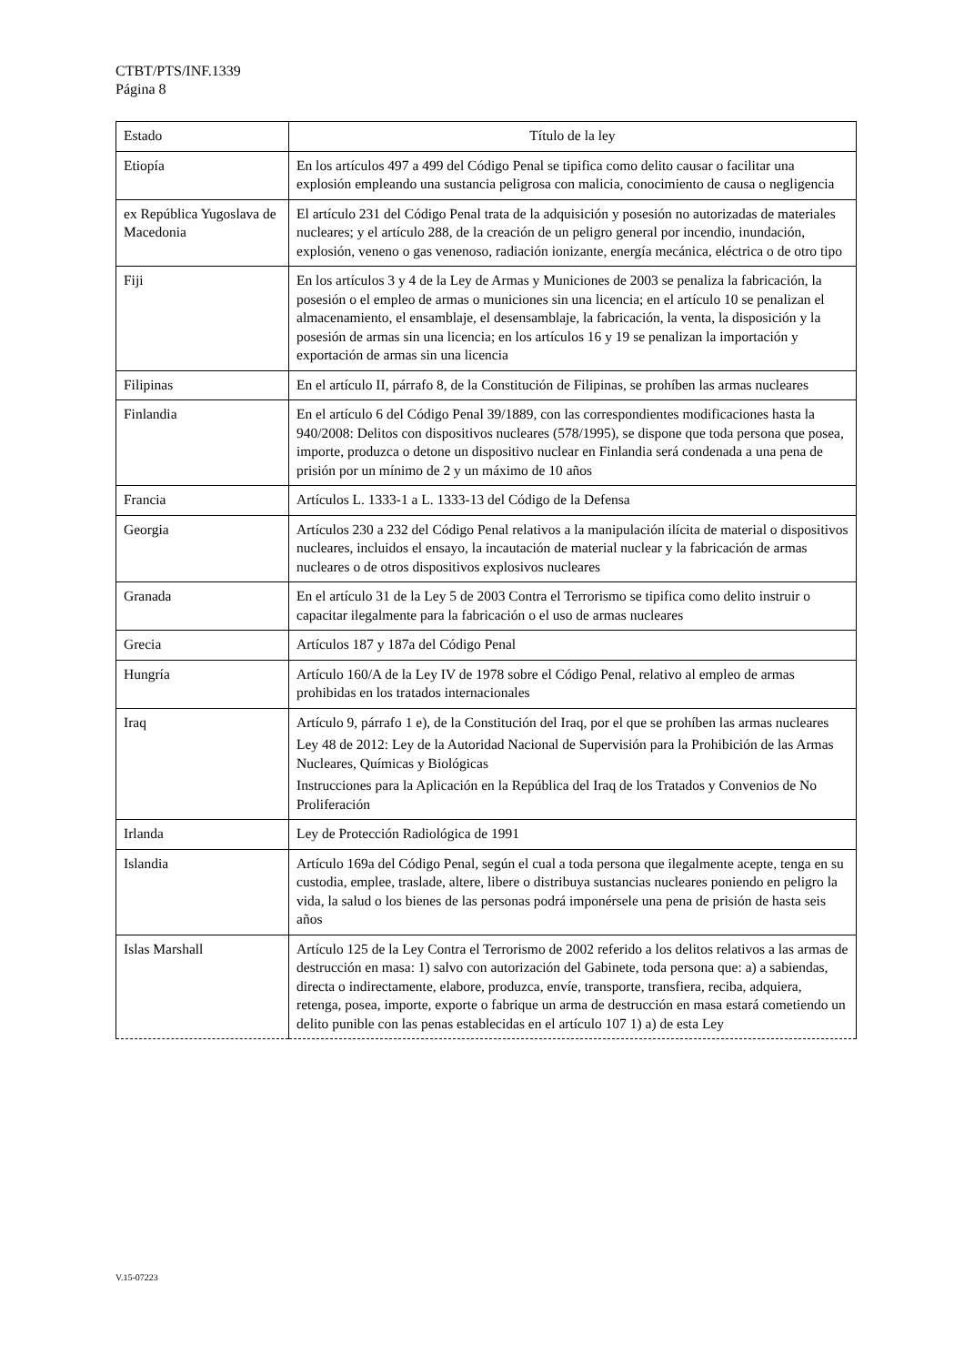CTBT/PTS/INF.1339
Página 8
| Estado | Título de la ley |
| --- | --- |
| Etiopía | En los artículos 497 a 499 del Código Penal se tipifica como delito causar o facilitar una explosión empleando una sustancia peligrosa con malicia, conocimiento de causa o negligencia |
| ex República Yugoslava de Macedonia | El artículo 231 del Código Penal trata de la adquisición y posesión no autorizadas de materiales nucleares; y el artículo 288, de la creación de un peligro general por incendio, inundación, explosión, veneno o gas venenoso, radiación ionizante, energía mecánica, eléctrica o de otro tipo |
| Fiji | En los artículos 3 y 4 de la Ley de Armas y Municiones de 2003 se penaliza la fabricación, la posesión o el empleo de armas o municiones sin una licencia; en el artículo 10 se penalizan el almacenamiento, el ensamblaje, el desensamblaje, la fabricación, la venta, la disposición y la posesión de armas sin una licencia; en los artículos 16 y 19 se penalizan la importación y exportación de armas sin una licencia |
| Filipinas | En el artículo II, párrafo 8, de la Constitución de Filipinas, se prohíben las armas nucleares |
| Finlandia | En el artículo 6 del Código Penal 39/1889, con las correspondientes modificaciones hasta la 940/2008: Delitos con dispositivos nucleares (578/1995), se dispone que toda persona que posea, importe, produzca o detone un dispositivo nuclear en Finlandia será condenada a una pena de prisión por un mínimo de 2 y un máximo de 10 años |
| Francia | Artículos L. 1333-1 a L. 1333-13 del Código de la Defensa |
| Georgia | Artículos 230 a 232 del Código Penal relativos a la manipulación ilícita de material o dispositivos nucleares, incluidos el ensayo, la incautación de material nuclear y la fabricación de armas nucleares o de otros dispositivos explosivos nucleares |
| Granada | En el artículo 31 de la Ley 5 de 2003 Contra el Terrorismo se tipifica como delito instruir o capacitar ilegalmente para la fabricación o el uso de armas nucleares |
| Grecia | Artículos 187 y 187a del Código Penal |
| Hungría | Artículo 160/A de la Ley IV de 1978 sobre el Código Penal, relativo al empleo de armas prohibidas en los tratados internacionales |
| Iraq | Artículo 9, párrafo 1 e), de la Constitución del Iraq, por el que se prohíben las armas nucleares Ley 48 de 2012: Ley de la Autoridad Nacional de Supervisión para la Prohibición de las Armas Nucleares, Químicas y Biológicas Instrucciones para la Aplicación en la República del Iraq de los Tratados y Convenios de No Proliferación |
| Irlanda | Ley de Protección Radiológica de 1991 |
| Islandia | Artículo 169a del Código Penal, según el cual a toda persona que ilegalmente acepte, tenga en su custodia, emplee, traslade, altere, libere o distribuya sustancias nucleares poniendo en peligro la vida, la salud o los bienes de las personas podrá imponérsele una pena de prisión de hasta seis años |
| Islas Marshall | Artículo 125 de la Ley Contra el Terrorismo de 2002 referido a los delitos relativos a las armas de destrucción en masa: 1) salvo con autorización del Gabinete, toda persona que: a) a sabiendas, directa o indirectamente, elabore, produzca, envíe, transporte, transfiera, reciba, adquiera, retenga, posea, importe, exporte o fabrique un arma de destrucción en masa estará cometiendo un delito punible con las penas establecidas en el artículo 107 1) a) de esta Ley |
V.15-07223